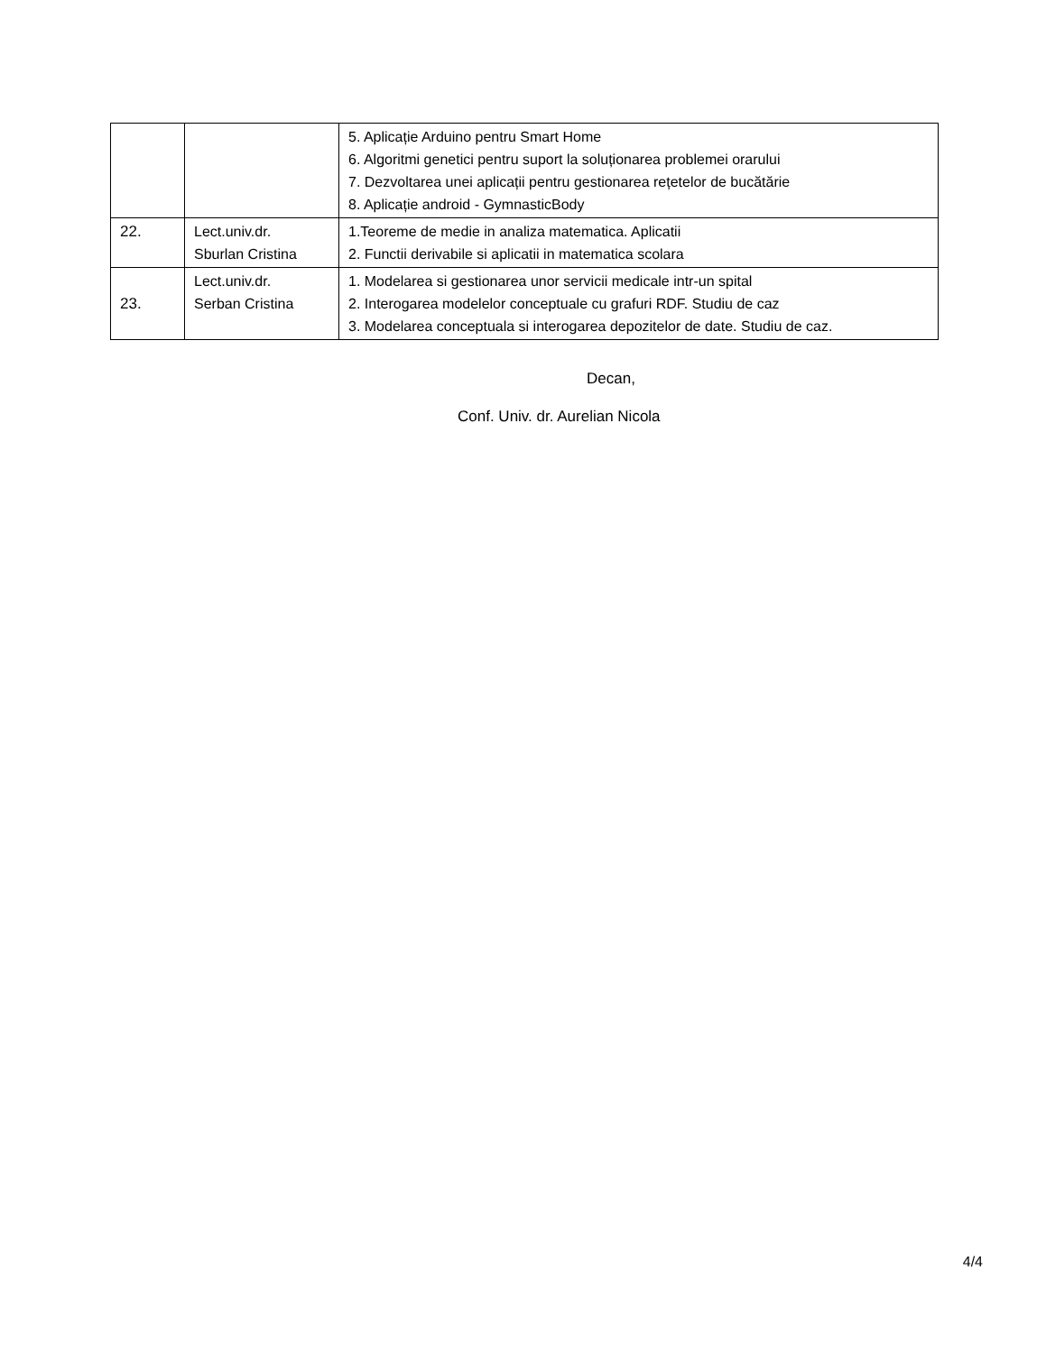| | | 5. Aplicație Arduino pentru Smart Home 6. Algoritmi genetici pentru suport la soluționarea problemei orarului 7. Dezvoltarea unei aplicații pentru gestionarea rețetelor de bucătărie 8. Aplicație android - GymnasticBody |
| 22. | Lect.univ.dr. Sburlan Cristina | 1.Teoreme de medie in analiza matematica. Aplicatii 2. Functii derivabile si aplicatii in matematica scolara |
| 23. | Lect.univ.dr. Serban Cristina | 1. Modelarea si gestionarea unor servicii medicale intr-un spital 2. Interogarea modelelor conceptuale cu grafuri RDF. Studiu de caz 3. Modelarea conceptuala si interogarea depozitelor de date. Studiu de caz. |
Decan,
Conf. Univ. dr. Aurelian Nicola
4/4